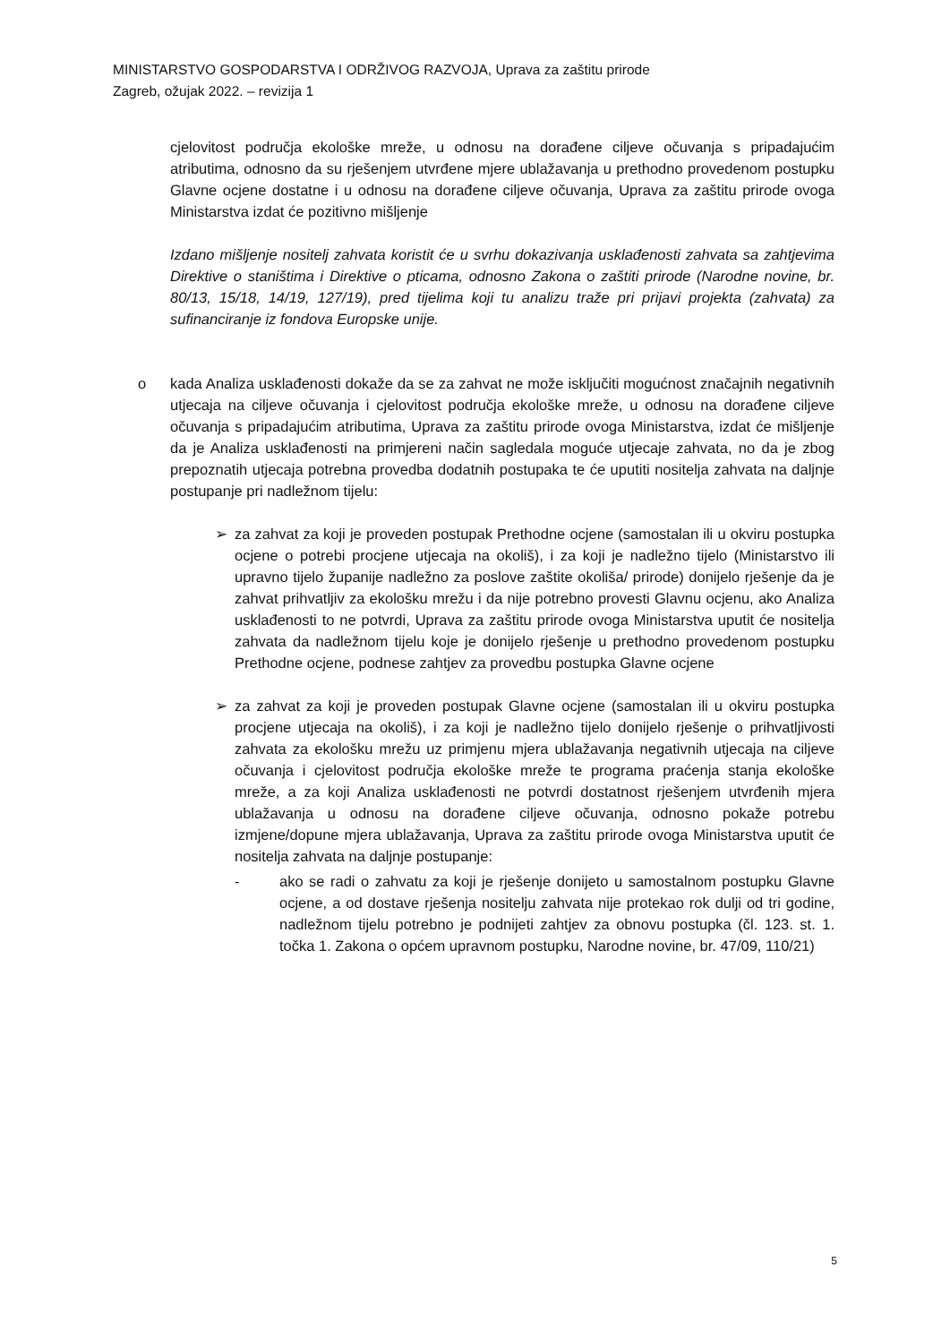MINISTARSTVO GOSPODARSTVA I ODRŽIVOG RAZVOJA, Uprava za zaštitu prirode
Zagreb, ožujak 2022. – revizija 1
cjelovitost područja ekološke mreže, u odnosu na dorađene ciljeve očuvanja s pripadajućim atributima, odnosno da su rješenjem utvrđene mjere ublažavanja u prethodno provedenom postupku Glavne ocjene dostatne i u odnosu na dorađene ciljeve očuvanja, Uprava za zaštitu prirode ovoga Ministarstva izdat će pozitivno mišljenje
Izdano mišljenje nositelj zahvata koristit će u svrhu dokazivanja usklađenosti zahvata sa zahtjevima Direktive o staništima i Direktive o pticama, odnosno Zakona o zaštiti prirode (Narodne novine, br. 80/13, 15/18, 14/19, 127/19), pred tijelima koji tu analizu traže pri prijavi projekta (zahvata) za sufinanciranje iz fondova Europske unije.
o kada Analiza usklađenosti dokaže da se za zahvat ne može isključiti mogućnost značajnih negativnih utjecaja na ciljeve očuvanja i cjelovitost područja ekološke mreže, u odnosu na dorađene ciljeve očuvanja s pripadajućim atributima, Uprava za zaštitu prirode ovoga Ministarstva, izdat će mišljenje da je Analiza usklađenosti na primjereni način sagledala moguće utjecaje zahvata, no da je zbog prepoznatih utjecaja potrebna provedba dodatnih postupaka te će uputiti nositelja zahvata na daljnje postupanje pri nadležnom tijelu:
➢ za zahvat za koji je proveden postupak Prethodne ocjene (samostalan ili u okviru postupka ocjene o potrebi procjene utjecaja na okoliš), i za koji je nadležno tijelo (Ministarstvo ili upravno tijelo županije nadležno za poslove zaštite okoliša/ prirode) donijelo rješenje da je zahvat prihvatljiv za ekološku mrežu i da nije potrebno provesti Glavnu ocjenu, ako Analiza usklađenosti to ne potvrdi, Uprava za zaštitu prirode ovoga Ministarstva uputit će nositelja zahvata da nadležnom tijelu koje je donijelo rješenje u prethodno provedenom postupku Prethodne ocjene, podnese zahtjev za provedbu postupka Glavne ocjene
➢ za zahvat za koji je proveden postupak Glavne ocjene (samostalan ili u okviru postupka procjene utjecaja na okoliš), i za koji je nadležno tijelo donijelo rješenje o prihvatljivosti zahvata za ekološku mrežu uz primjenu mjera ublažavanja negativnih utjecaja na ciljeve očuvanja i cjelovitost područja ekološke mreže te programa praćenja stanja ekološke mreže, a za koji Analiza usklađenosti ne potvrdi dostatnost rješenjem utvrđenih mjera ublažavanja u odnosu na dorađene ciljeve očuvanja, odnosno pokaže potrebu izmjene/dopune mjera ublažavanja, Uprava za zaštitu prirode ovoga Ministarstva uputit će nositelja zahvata na daljnje postupanje:
- ako se radi o zahvatu za koji je rješenje donijeto u samostalnom postupku Glavne ocjene, a od dostave rješenja nositelju zahvata nije protekao rok dulji od tri godine, nadležnom tijelu potrebno je podnijeti zahtjev za obnovu postupka (čl. 123. st. 1. točka 1. Zakona o općem upravnom postupku, Narodne novine, br. 47/09, 110/21)
5